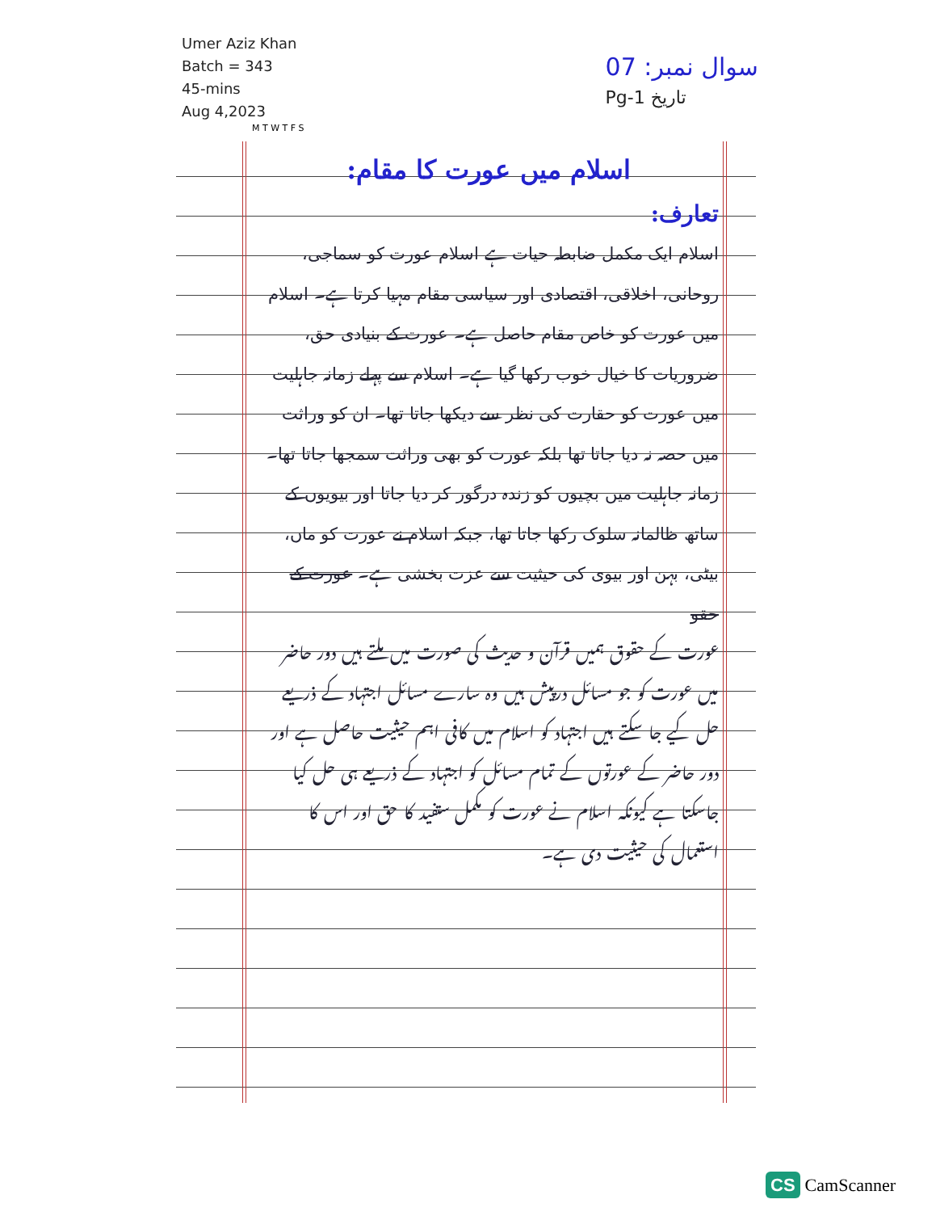Umer Aziz Khan
Batch = 343
45-mins
Aug 4,2023
07 :سوال نمبر
Pg-1 تاریخ
M T W T F S
اسلام میں عورت کا مقام:
تعارف:
اسلام ایک مکمل ضابطہ حیات ہے اسلام عورت کو سماجی، روحانی، اخلاقی، اقتصادی اور سیاسی مقام مہیا کرتا ہے۔ اسلام میں عورت کو خاص مقام حاصل ہے۔ عورت کے بنیادی حق، ضروریات کا خیال خوب رکھا گیا ہے۔ اسلام سے پہلے زمانہ جاہلیت میں عورت کو حقارت کی نظر سے دیکھا جاتا تھا۔ ان کو وراثت میں حصہ نہ دیا جاتا تھا بلکہ عورت کو بھی وراثت سمجھا جاتا تھا۔ زمانہ جاہلیت میں بچیوں کو زندہ درگور کر دیا جاتا اور بیویوں کے ساتھ ظالمانہ سلوک رکھا جاتا تھا، جبکہ اسلام نے عورت کو ماں، بیٹی، بہن اور بیوی کی حیثیت سے عزت بخشی ہے۔ عورت کے حقو
عورت کے حقوق ہمیں قرآن و حدیث کی صورت میں ملتے ہیں دور حاضر میں عورت کو جو مسائل درپیش ہیں وہ سارے مسائل اجتہاد کے ذریعے حل کیے جا سکتے ہیں اجتہاد کو اسلام میں کافی اہم حیثیت حاصل ہے اور دور حاضر کے عورتوں کے تمام مسائل کو اجتہاد کے ذریعے ہی حل کیا جاسکتا ہے کیونکہ اسلام نے عورت کو مکمل ستفید کا حق اور اس کا استعمال کی حیثیت دی ہے۔
CS CamScanner